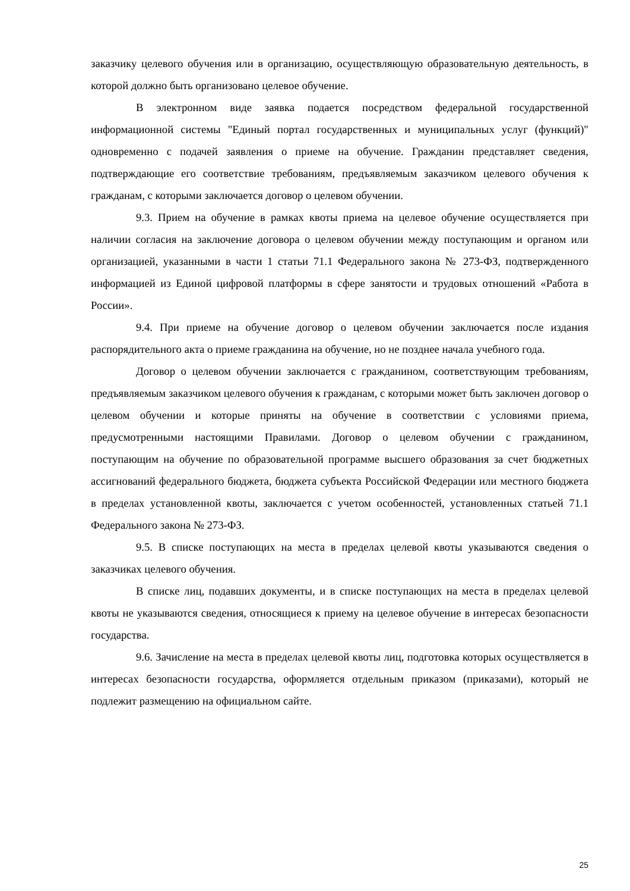заказчику целевого обучения или в организацию, осуществляющую образовательную деятельность, в которой должно быть организовано целевое обучение.
В электронном виде заявка подается посредством федеральной государственной информационной системы "Единый портал государственных и муниципальных услуг (функций)" одновременно с подачей заявления о приеме на обучение. Гражданин представляет сведения, подтверждающие его соответствие требованиям, предъявляемым заказчиком целевого обучения к гражданам, с которыми заключается договор о целевом обучении.
9.3. Прием на обучение в рамках квоты приема на целевое обучение осуществляется при наличии согласия на заключение договора о целевом обучении между поступающим и органом или организацией, указанными в части 1 статьи 71.1 Федерального закона № 273-ФЗ, подтвержденного информацией из Единой цифровой платформы в сфере занятости и трудовых отношений «Работа в России».
9.4. При приеме на обучение договор о целевом обучении заключается после издания распорядительного акта о приеме гражданина на обучение, но не позднее начала учебного года.
Договор о целевом обучении заключается с гражданином, соответствующим требованиям, предъявляемым заказчиком целевого обучения к гражданам, с которыми может быть заключен договор о целевом обучении и которые приняты на обучение в соответствии с условиями приема, предусмотренными настоящими Правилами. Договор о целевом обучении с гражданином, поступающим на обучение по образовательной программе высшего образования за счет бюджетных ассигнований федерального бюджета, бюджета субъекта Российской Федерации или местного бюджета в пределах установленной квоты, заключается с учетом особенностей, установленных статьей 71.1 Федерального закона № 273-ФЗ.
9.5. В списке поступающих на места в пределах целевой квоты указываются сведения о заказчиках целевого обучения.
В списке лиц, подавших документы, и в списке поступающих на места в пределах целевой квоты не указываются сведения, относящиеся к приему на целевое обучение в интересах безопасности государства.
9.6. Зачисление на места в пределах целевой квоты лиц, подготовка которых осуществляется в интересах безопасности государства, оформляется отдельным приказом (приказами), который не подлежит размещению на официальном сайте.
25